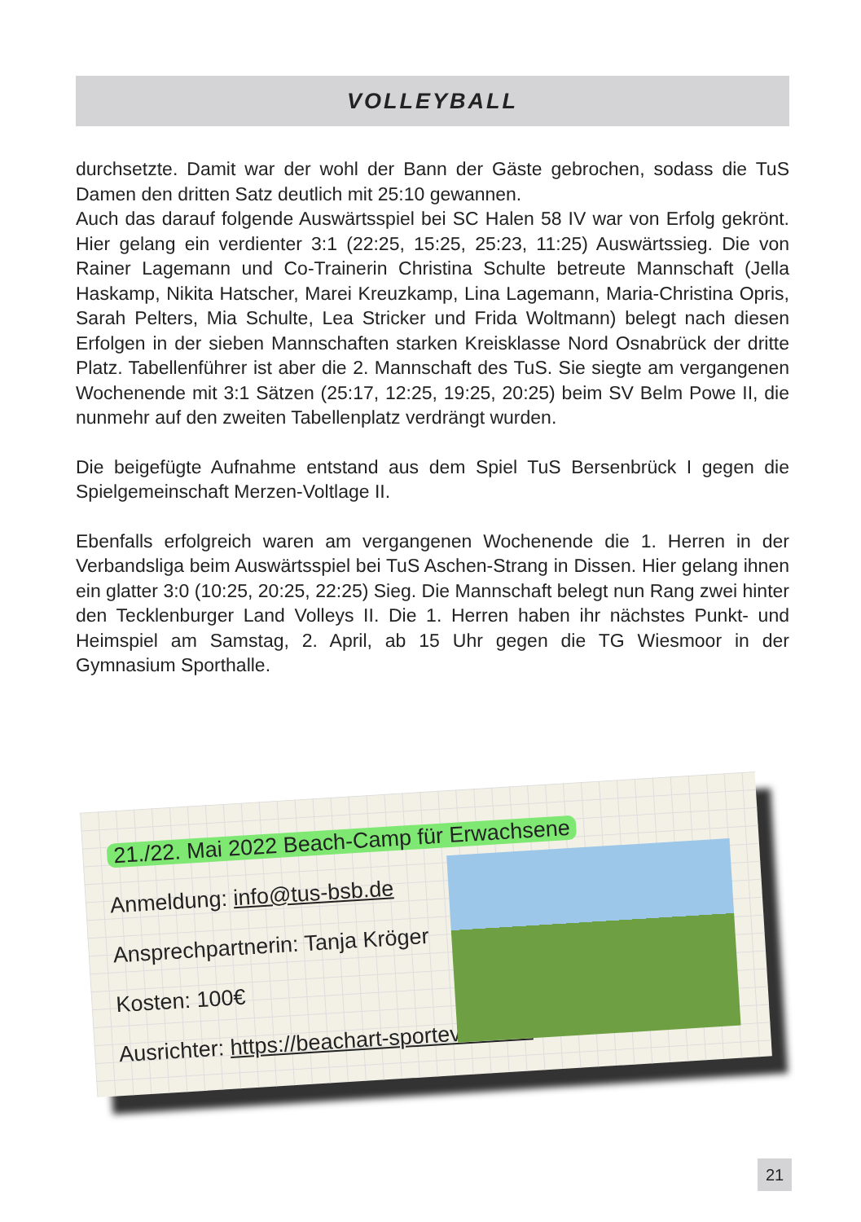VOLLEYBALL
durchsetzte. Damit war der wohl der Bann der Gäste gebrochen, sodass die TuS Damen den dritten Satz deutlich mit 25:10 gewannen.
Auch das darauf folgende Auswärtsspiel bei SC Halen 58 IV war von Erfolg gekrönt. Hier gelang ein verdienter 3:1 (22:25, 15:25, 25:23, 11:25) Auswärtssieg. Die von Rainer Lagemann und Co-Trainerin Christina Schulte betreute Mannschaft (Jella Haskamp, Nikita Hatscher, Marei Kreuzkamp, Lina Lagemann, Maria-Christina Opris, Sarah Pelters, Mia Schulte, Lea Stricker und Frida Woltmann) belegt nach diesen Erfolgen in der sieben Mannschaften starken Kreisklasse Nord Osnabrück der dritte Platz. Tabellenführer ist aber die 2. Mannschaft des TuS. Sie siegte am vergangenen Wochenende mit 3:1 Sätzen (25:17, 12:25, 19:25, 20:25) beim SV Belm Powe II, die nunmehr auf den zweiten Tabellenplatz verdrängt wurden.
Die beigefügte Aufnahme entstand aus dem Spiel TuS Bersenbrück I gegen die Spielgemeinschaft Merzen-Voltlage II.
Ebenfalls erfolgreich waren am vergangenen Wochenende die 1. Herren in der Verbandsliga beim Auswärtsspiel bei TuS Aschen-Strang in Dissen. Hier gelang ihnen ein glatter 3:0 (10:25, 20:25, 22:25) Sieg. Die Mannschaft belegt nun Rang zwei hinter den Tecklenburger Land Volleys II. Die 1. Herren haben ihr nächstes Punkt- und Heimspiel am Samstag, 2. April, ab 15 Uhr gegen die TG Wiesmoor in der Gymnasium Sporthalle.
21./22. Mai 2022 Beach-Camp für Erwachsene
Anmeldung: info@tus-bsb.de
Ansprechpartnerin: Tanja Kröger
Kosten: 100€
Ausrichter: https://beachart-sportevents.de
21